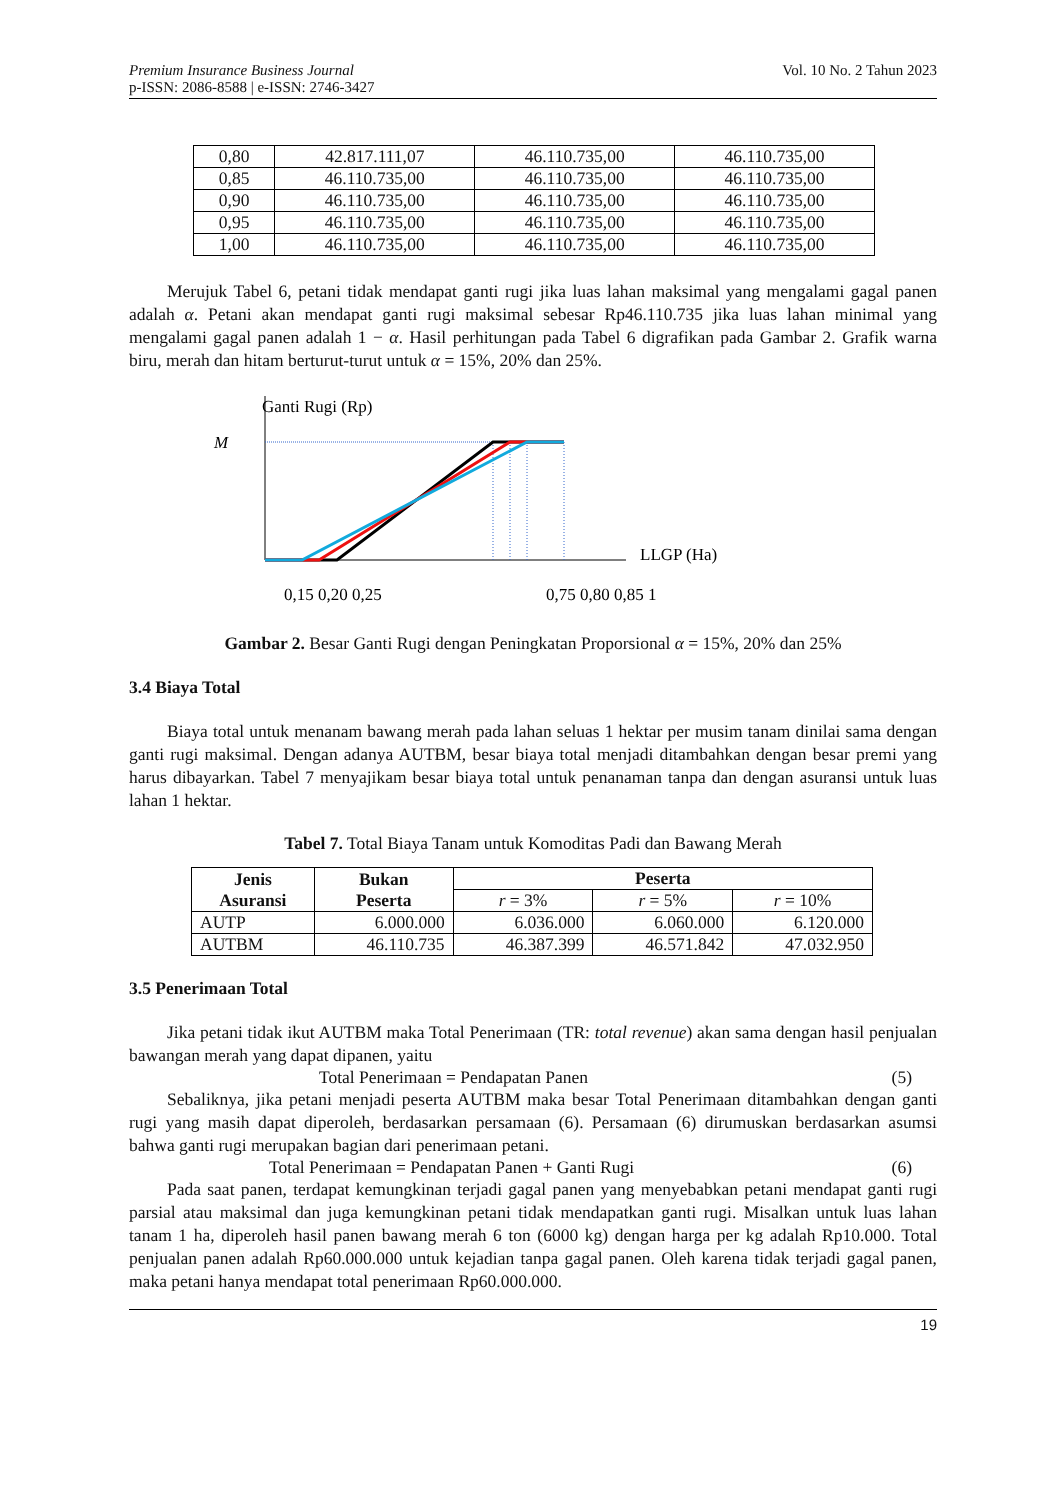Premium Insurance Business Journal
p-ISSN: 2086-8588 | e-ISSN: 2746-3427
Vol. 10 No. 2 Tahun 2023
| 0,80 | 42.817.111,07 | 46.110.735,00 | 46.110.735,00 |
| 0,85 | 46.110.735,00 | 46.110.735,00 | 46.110.735,00 |
| 0,90 | 46.110.735,00 | 46.110.735,00 | 46.110.735,00 |
| 0,95 | 46.110.735,00 | 46.110.735,00 | 46.110.735,00 |
| 1,00 | 46.110.735,00 | 46.110.735,00 | 46.110.735,00 |
Merujuk Tabel 6, petani tidak mendapat ganti rugi jika luas lahan maksimal yang mengalami gagal panen adalah α. Petani akan mendapat ganti rugi maksimal sebesar Rp46.110.735 jika luas lahan minimal yang mengalami gagal panen adalah 1 − α. Hasil perhitungan pada Tabel 6 digrafikan pada Gambar 2. Grafik warna biru, merah dan hitam berturut-turut untuk α = 15%, 20% dan 25%.
Ganti Rugi (Rp)
M
LLGP (Ha)
0,15 0,20 0,25
0,75 0,80 0,85 1
Gambar 2. Besar Ganti Rugi dengan Peningkatan Proporsional α = 15%, 20% dan 25%
3.4 Biaya Total
Biaya total untuk menanam bawang merah pada lahan seluas 1 hektar per musim tanam dinilai sama dengan ganti rugi maksimal. Dengan adanya AUTBM, besar biaya total menjadi ditambahkan dengan besar premi yang harus dibayarkan. Tabel 7 menyajikam besar biaya total untuk penanaman tanpa dan dengan asuransi untuk luas lahan 1 hektar.
Tabel 7. Total Biaya Tanam untuk Komoditas Padi dan Bawang Merah
| Jenis Asuransi | Bukan Peserta | Peserta | | |
| --- | --- | --- | --- | --- |
| | | r = 3% | r = 5% | r = 10% |
| AUTP | 6.000.000 | 6.036.000 | 6.060.000 | 6.120.000 |
| AUTBM | 46.110.735 | 46.387.399 | 46.571.842 | 47.032.950 |
3.5 Penerimaan Total
Jika petani tidak ikut AUTBM maka Total Penerimaan (TR: total revenue) akan sama dengan hasil penjualan bawangan merah yang dapat dipanen, yaitu
Total Penerimaan = Pendapatan Panen (5)
Sebaliknya, jika petani menjadi peserta AUTBM maka besar Total Penerimaan ditambahkan dengan ganti rugi yang masih dapat diperoleh, berdasarkan persamaan (6). Persamaan (6) dirumuskan berdasarkan asumsi bahwa ganti rugi merupakan bagian dari penerimaan petani.
Total Penerimaan = Pendapatan Panen + Ganti Rugi (6)
Pada saat panen, terdapat kemungkinan terjadi gagal panen yang menyebabkan petani mendapat ganti rugi parsial atau maksimal dan juga kemungkinan petani tidak mendapatkan ganti rugi. Misalkan untuk luas lahan tanam 1 ha, diperoleh hasil panen bawang merah 6 ton (6000 kg) dengan harga per kg adalah Rp10.000. Total penjualan panen adalah Rp60.000.000 untuk kejadian tanpa gagal panen. Oleh karena tidak terjadi gagal panen, maka petani hanya mendapat total penerimaan Rp60.000.000.
19